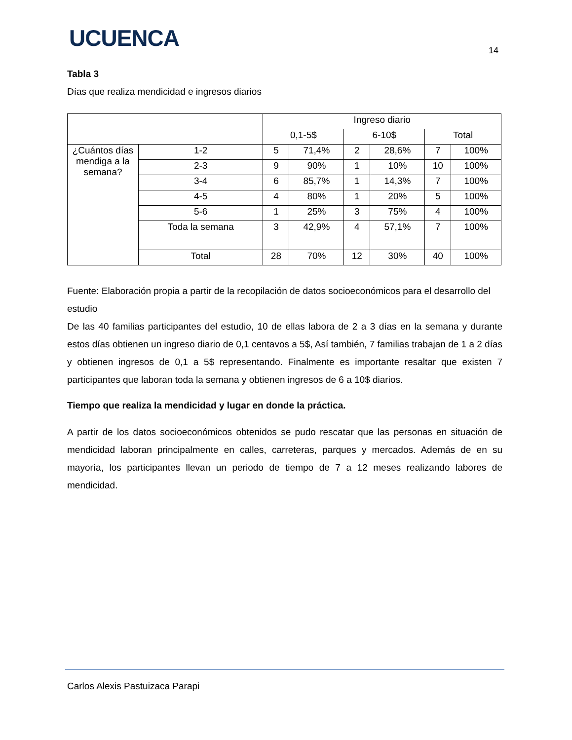UCUENCA 14
Tabla 3
Días que realiza mendicidad e ingresos diarios
| | | Ingreso diario | | | | | |
| | | 0,1-5$ | | 6-10$ | | Total | |
| ¿Cuántos días mendiga a la semana? | 1-2 | 5 | 71,4% | 2 | 28,6% | 7 | 100% |
| | 2-3 | 9 | 90% | 1 | 10% | 10 | 100% |
| | 3-4 | 6 | 85,7% | 1 | 14,3% | 7 | 100% |
| | 4-5 | 4 | 80% | 1 | 20% | 5 | 100% |
| | 5-6 | 1 | 25% | 3 | 75% | 4 | 100% |
| | Toda la semana | 3 | 42,9% | 4 | 57,1% | 7 | 100% |
| | Total | 28 | 70% | 12 | 30% | 40 | 100% |
Fuente: Elaboración propia a partir de la recopilación de datos socioeconómicos para el desarrollo del estudio
De las 40 familias participantes del estudio, 10 de ellas labora de 2 a 3 días en la semana y durante estos días obtienen un ingreso diario de 0,1 centavos a 5$, Así también, 7 familias trabajan de 1 a 2 días y obtienen ingresos de 0,1 a 5$ representando. Finalmente es importante resaltar que existen 7 participantes que laboran toda la semana y obtienen ingresos de 6 a 10$ diarios.
Tiempo que realiza la mendicidad y lugar en donde la práctica.
A partir de los datos socioeconómicos obtenidos se pudo rescatar que las personas en situación de mendicidad laboran principalmente en calles, carreteras, parques y mercados. Además de en su mayoría, los participantes llevan un periodo de tiempo de 7 a 12 meses realizando labores de mendicidad.
Carlos Alexis Pastuizaca Parapi